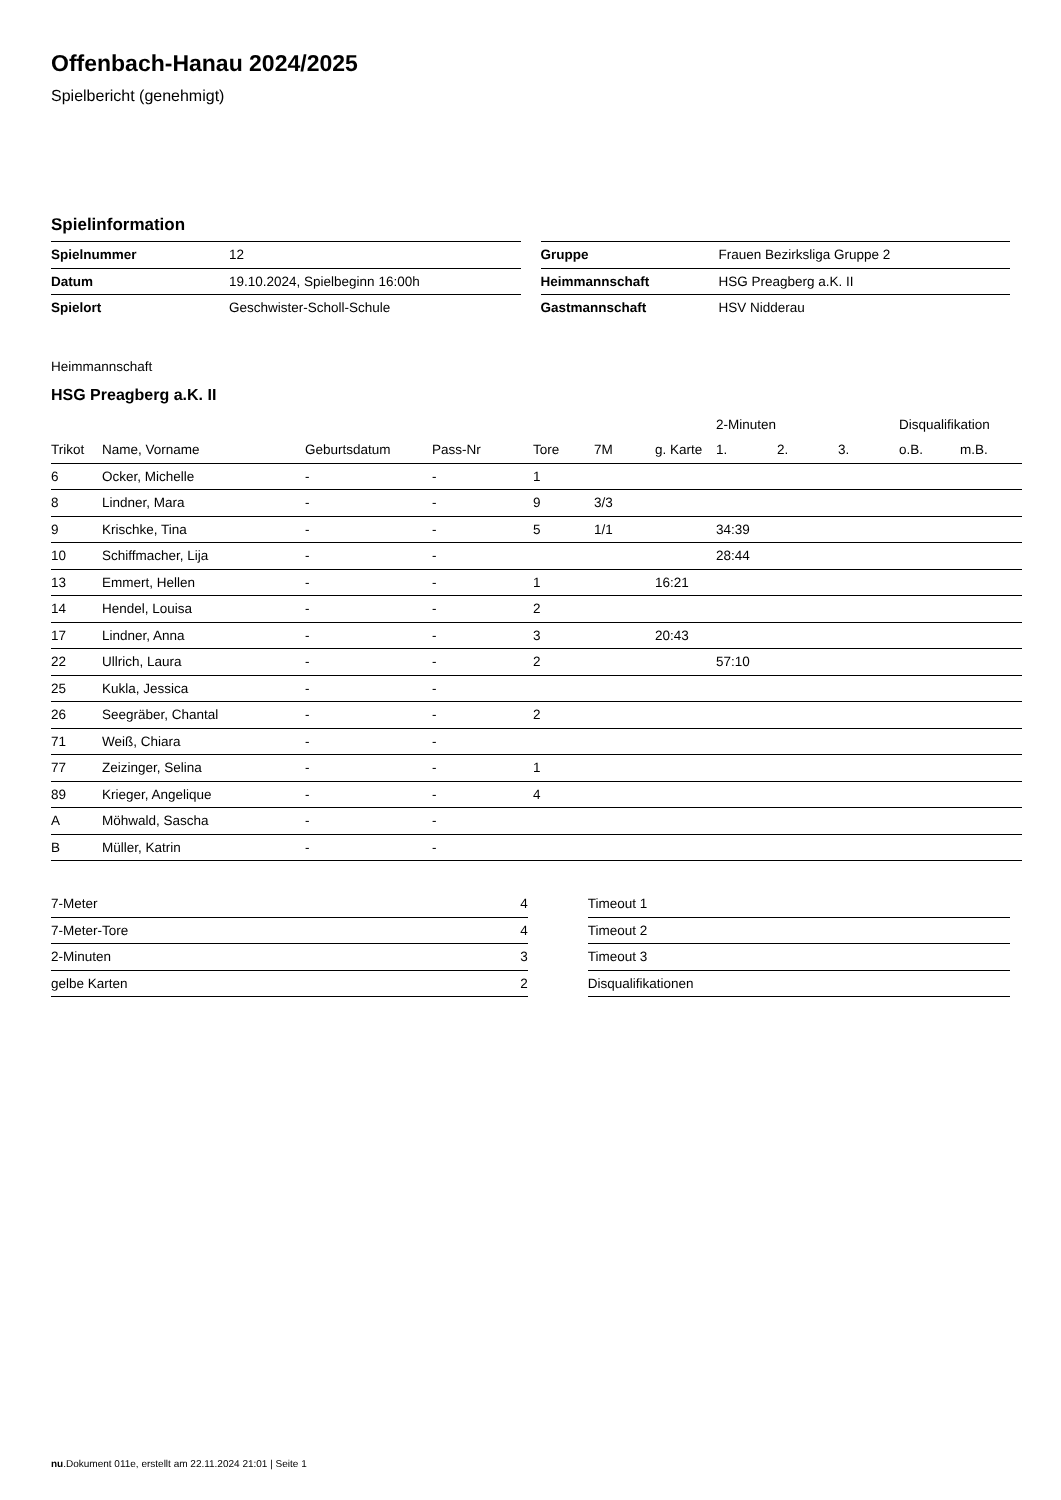Offenbach-Hanau 2024/2025
Spielbericht (genehmigt)
Spielinformation
| Spielnummer | 12 |
| Datum | 19.10.2024, Spielbeginn 16:00h |
| Spielort | Geschwister-Scholl-Schule |
| Gruppe | Frauen Bezirksliga Gruppe 2 |
| Heimmannschaft | HSG Preagberg a.K. II |
| Gastmannschaft | HSV Nidderau |
Heimmannschaft
HSG Preagberg a.K. II
| | | | | | | | 2-Minuten | | | Disqualifikation | |
| --- | --- | --- | --- | --- | --- | --- | --- | --- | --- | --- | --- |
| Trikot | Name, Vorname | Geburtsdatum | Pass-Nr | Tore | 7M | g. Karte | 1. | 2. | 3. | o.B. | m.B. |
| 6 | Ocker, Michelle | - | - | 1 | | | | | | | |
| 8 | Lindner, Mara | - | - | 9 | 3/3 | | | | | | |
| 9 | Krischke, Tina | - | - | 5 | 1/1 | | 34:39 | | | | |
| 10 | Schiffmacher, Lija | - | - | | | | 28:44 | | | | |
| 13 | Emmert, Hellen | - | - | 1 | | 16:21 | | | | | |
| 14 | Hendel, Louisa | - | - | 2 | | | | | | | |
| 17 | Lindner, Anna | - | - | 3 | | 20:43 | | | | | |
| 22 | Ullrich, Laura | - | - | 2 | | | 57:10 | | | | |
| 25 | Kukla, Jessica | - | - | | | | | | | | |
| 26 | Seegräber, Chantal | - | - | 2 | | | | | | | |
| 71 | Weiß, Chiara | - | - | | | | | | | | |
| 77 | Zeizinger, Selina | - | - | 1 | | | | | | | |
| 89 | Krieger, Angelique | - | - | 4 | | | | | | | |
| A | Möhwald, Sascha | - | - | | | | | | | | |
| B | Müller, Katrin | - | - | | | | | | | | |
| 7-Meter | 4 |
| 7-Meter-Tore | 4 |
| 2-Minuten | 3 |
| gelbe Karten | 2 |
| Timeout 1 |
| Timeout 2 |
| Timeout 3 |
| Disqualifikationen |
nu.Dokument 011e, erstellt am 22.11.2024 21:01 | Seite 1